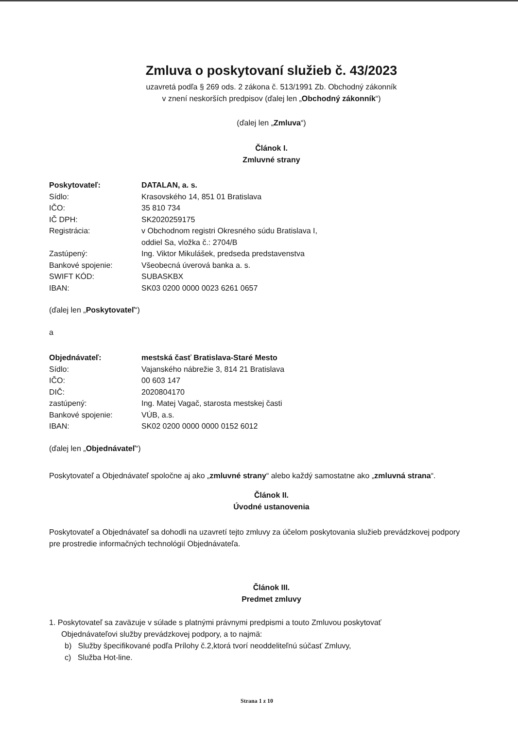Zmluva o poskytovaní služieb č. 43/2023
uzavretá podľa § 269 ods. 2 zákona č. 513/1991 Zb. Obchodný zákonník
v znení neskorších predpisov (ďalej len „Obchodný zákonník“)
(ďalej len „Zmluva“)
Článok I.
Zmluvné strany
| Poskytovateľ: | DATALAN, a. s. |
| Sídlo: | Krasovského 14, 851 01 Bratislava |
| IČO: | 35 810 734 |
| IČ DPH: | SK2020259175 |
| Registrácia: | v Obchodnom registri Okresného súdu Bratislava I, oddiel Sa, vložka č.: 2704/B |
| Zastúpený: | Ing. Viktor Mikulášek, predseda predstavenstva |
| Bankové spojenie: | Všeobecná úverová banka a. s. |
| SWIFT KÓD: | SUBASKBX |
| IBAN: | SK03 0200 0000 0023 6261 0657 |
(ďalej len „Poskytovateľ“)
a
| Objednávateľ: | mestská časť Bratislava-Staré Mesto |
| Sídlo: | Vajanského nábrežie 3, 814 21 Bratislava |
| IČO: | 00 603 147 |
| DIČ: | 2020804170 |
| zastúpený: | Ing. Matej Vagač, starosta mestskej časti |
| Bankové spojenie: | VÚB, a.s. |
| IBAN: | SK02 0200 0000 0000 0152 6012 |
(ďalej len „Objednávateľ“)
Poskytovateľ a Objednávateľ spoločne aj ako „zmluvné strany“ alebo každý samostatne ako „zmluvná strana“.
Článok II.
Úvodné ustanovenia
Poskytovateľ a Objednávateľ sa dohodli na uzavretí tejto zmluvy za účelom poskytovania služieb prevádzkovej podpory pre prostredie informačných technológií Objednávateľa.
Článok III.
Predmet zmluvy
1. Poskytovateľ sa zaväzuje v súlade s platnými právnymi predpismi a touto Zmluvou poskytovať
Objednávateľovi služby prevádzkovej podpory, a to najmä:
b) Služby špecifikované podľa Prílohy č.2,ktorá tvorí neoddeliteľnú súčasť Zmluvy,
c) Služba Hot-line.
Strana 1 z 10